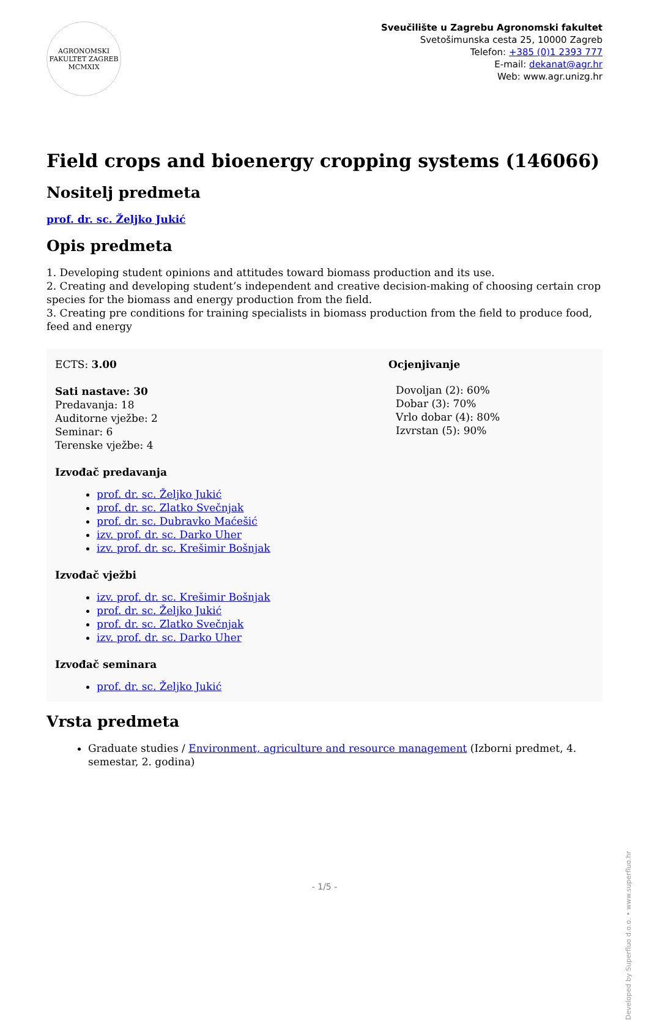AGRONOMSKI FAKULTET ZAGREB
MCMXIX
Sveučilište u Zagrebu Agronomski fakultet
Svetošimunska cesta 25, 10000 Zagreb
Telefon: +385 (0)1 2393 777
E-mail: dekanat@agr.hr
Web: www.agr.unizg.hr
Field crops and bioenergy cropping systems (146066)
Nositelj predmeta
prof. dr. sc. Željko Jukić
Opis predmeta
1. Developing student opinions and attitudes toward biomass production and its use.
2. Creating and developing student’s independent and creative decision-making of choosing certain crop species for the biomass and energy production from the field.
3. Creating pre conditions for training specialists in biomass production from the field to produce food, feed and energy
ECTS: 3.00
Sati nastave: 30
Predavanja: 18
Auditorne vježbe: 2
Seminar: 6
Terenske vježbe: 4
Izvođač predavanja
prof. dr. sc. Željko Jukić
prof. dr. sc. Zlatko Svečnjak
prof. dr. sc. Dubravko Maćešić
izv. prof. dr. sc. Darko Uher
izv. prof. dr. sc. Krešimir Bošnjak
Izvođač vježbi
izv. prof. dr. sc. Krešimir Bošnjak
prof. dr. sc. Željko Jukić
prof. dr. sc. Zlatko Svečnjak
izv. prof. dr. sc. Darko Uher
Izvođač seminara
prof. dr. sc. Željko Jukić
Ocjenjivanje
Dovoljan (2): 60%
Dobar (3): 70%
Vrlo dobar (4): 80%
Izvrstan (5): 90%
Vrsta predmeta
Graduate studies / Environment, agriculture and resource management (Izborni predmet, 4. semestar, 2. godina)
Developed by Superfluo d.o.o. • www.superfluo.hr
- 1/5 -